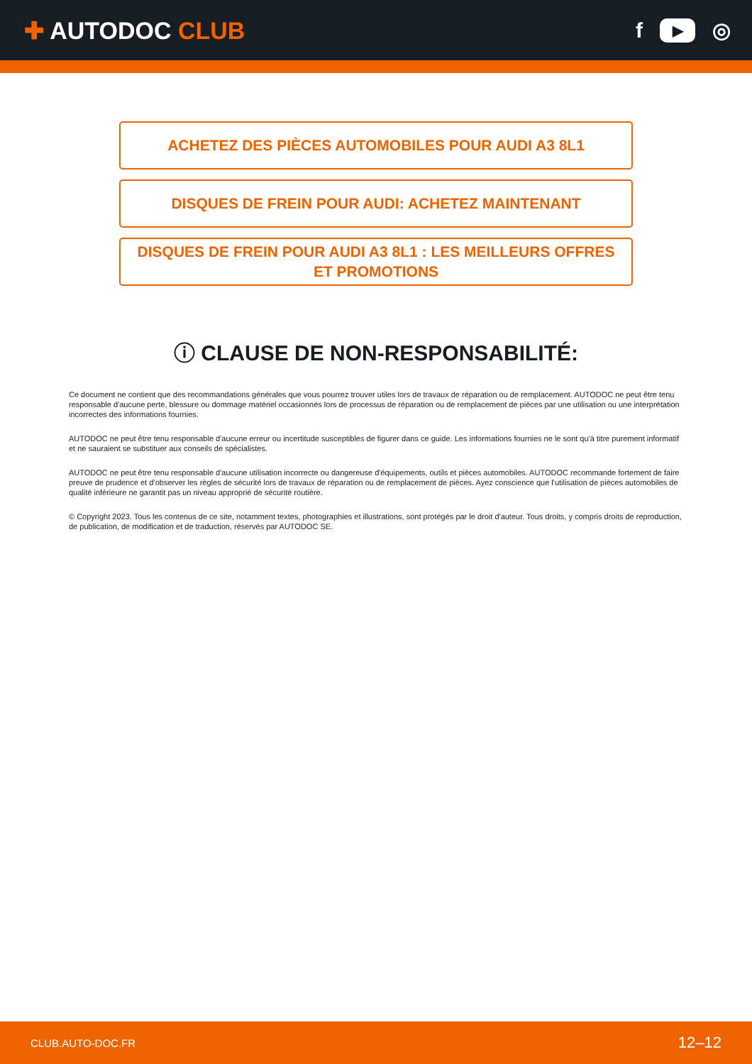✚ AUTODOC CLUB f ▶ ◎
ACHETEZ DES PIÈCES AUTOMOBILES POUR AUDI A3 8L1
DISQUES DE FREIN POUR AUDI: ACHETEZ MAINTENANT
DISQUES DE FREIN POUR AUDI A3 8L1 : LES MEILLEURS OFFRES ET PROMOTIONS
ⓘ CLAUSE DE NON-RESPONSABILITÉ:
Ce document ne contient que des recommandations générales que vous pourrez trouver utiles lors de travaux de réparation ou de remplacement. AUTODOC ne peut être tenu responsable d'aucune perte, blessure ou dommage matériel occasionnés lors de processus de réparation ou de remplacement de pièces par une utilisation ou une interprétation incorrectes des informations fournies.
AUTODOC ne peut être tenu responsable d'aucune erreur ou incertitude susceptibles de figurer dans ce guide. Les informations fournies ne le sont qu'à titre purement informatif et ne sauraient se substituer aux conseils de spécialistes.
AUTODOC ne peut être tenu responsable d'aucune utilisation incorrecte ou dangereuse d'équipements, outils et pièces automobiles. AUTODOC recommande fortement de faire preuve de prudence et d’observer les règles de sécurité lors de travaux de réparation ou de remplacement de pièces. Ayez conscience que l'utilisation de pièces automobiles de qualité inférieure ne garantit pas un niveau approprié de sécurité routière.
© Copyright 2023. Tous les contenus de ce site, notamment textes, photographies et illustrations, sont protégés par le droit d'auteur. Tous droits, y compris droits de reproduction, de publication, de modification et de traduction, réservés par AUTODOC SE.
CLUB.AUTO-DOC.FR 12–12